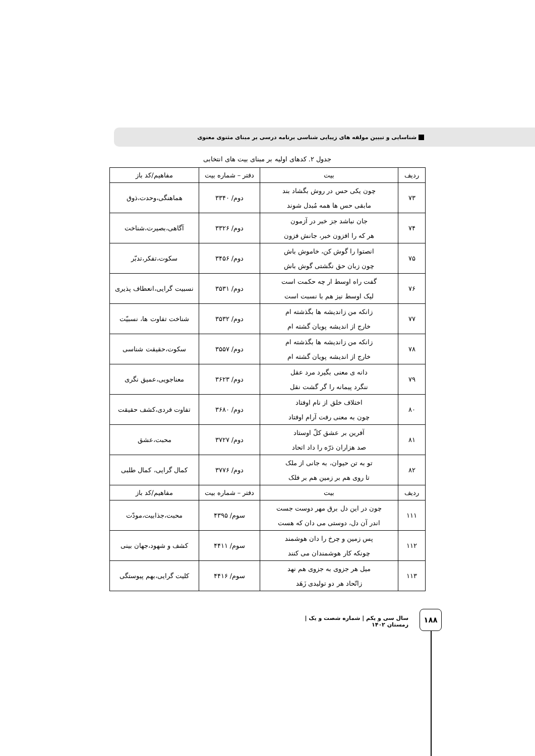شناسایی و تبیین مولفه های زیبایی شناسی برنامه درسی بر مبنای مثنوی معنوی
جدول ۲. کدهای اولیه بر مبنای بیت های انتخابی
| ردیف | بیت | دفتر – شماره بیت | مفاهیم/کد باز |
| --- | --- | --- | --- |
| ۷۳ | چون یکی حس در روش بگشاد بند مابقی حس ها همه مُبدل شوند | دوم/ ۳۳۴۰ | هماهنگی،وحدت،ذوق |
| ۷۴ | جان نباشد جز خبر در آزمون هر که را افزون خبر، جانش فزون | دوم/ ۳۳۲۶ | آگاهی،بصیرت،شناخت |
| ۷۵ | انصتوا را گوش کن، خاموش باش چون زبان حق نگشتی گوش باش | دوم/ ۳۴۵۶ | سکوت،تفکر،تدبّر |
| ۷۶ | گفت راه اوسط ار چه حکمت است لیک اوسط نیز هم با نسبت است | دوم/ ۳۵۳۱ | نسبیت گرایی،انعطاف پذیری |
| ۷۷ | زانکه من زاندیشه ها بگذشته ام خارج از اندیشه پویان گشته ام | دوم/ ۳۵۳۲ | شناخت تفاوت ها، نسبیّت |
| ۷۸ | زانکه من زاندیشه ها بگذشته ام خارج از اندیشه پویان گشته ام | دوم/ ۳۵۵۷ | سکوت،حقیقت شناسی |
| ۷۹ | دانه ی معنی بگیرد مرد عقل ننگرد پیمانه را گر گشت نقل | دوم/ ۳۶۲۳ | معناجویی،عمیق نگری |
| ۸۰ | اختلاف خلق از نام اوفتاد چون به معنی رفت آرام اوفتاد | دوم/ ۳۶۸۰ | تفاوت فردی،کشف حقیقت |
| ۸۱ | آفرین بر عشق کلّ اوستاد صد هزاران ذرّه را داد اتحاد | دوم/ ۳۷۲۷ | محبت،عشق |
| ۸۲ | تو به تن حیوان، به جانی از ملک تا روی هم بر زمین هم بر فلک | دوم/ ۳۷۷۶ | کمال گرایی، کمال طلبی |
| ردیف | بیت | دفتر – شماره بیت | مفاهیم/کد باز |
| ۱۱۱ | چون در این دل برق مهر دوست جست اندر آن دل، دوستی می دان که هست | سوم/ ۴۳۹۵ | محبت،جذابیت،مودّت |
| ۱۱۲ | پس زمین و چرخ را دان هوشمند چونکه کار هوشمندان می کنند | سوم/ ۴۴۱۱ | کشف و شهود،جهان بینی |
| ۱۱۳ | میل هر جزوی به جزوی هم نهد زاتّحاد هر دو تولیدی زَهَد | سوم/ ۴۴۱۶ | کلیت گرایی،بهم پیوستگی |
۱۸۸
سال سی و یکم | شماره شصت و یک | زمستان ۱۴۰۲